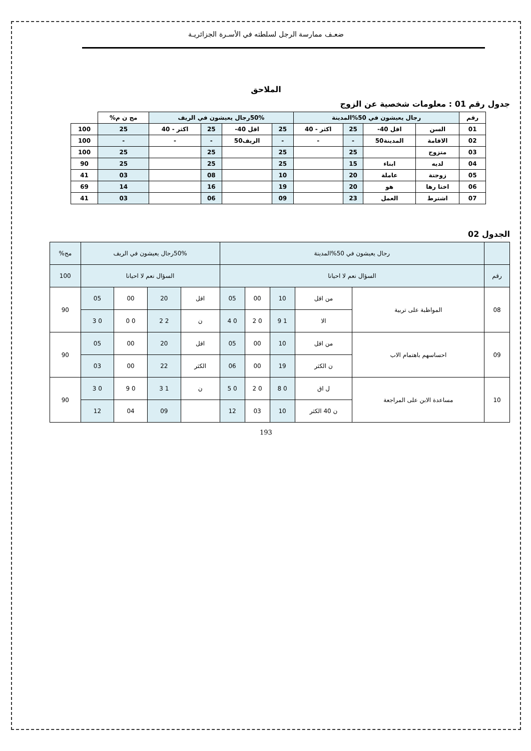ضعـف ممارسة الرجل لسلطته في الأسـرة الجزائريـة
الملاحق
جدول رقم 01 : معلومات شخصية عن الزوج
| رقم | رجال يعيشون في 50%المدينة | | | | 50%رجال يعيشون في الريف | | | | مج ن م% | |
| 01 | السن | اقل 40- | 25 | اكثر - 40 | 25 | اقل 40- | 25 | اكثر - 40 | 25 | 100 |
| 02 | الاقامة | المدينة50 | - | - | - | الريف50 | - | - | - | 100 |
| 03 | متزوج | | 25 | | 25 | | 25 | | 25 | 100 |
| 04 | لديه | ابناء | 15 | | 25 | | 25 | | 25 | 90 |
| 05 | زوجتة | عاملة | 20 | | 10 | | 08 | | 03 | 41 |
| 06 | اختا رها | هو | 20 | | 19 | | 16 | | 14 | 69 |
| 07 | اشترط | العمل | 23 | | 09 | | 06 | | 03 | 41 |
الجدول 02
| | رجال يعيشون في 50%المدينة | | | | | 50%رجال يعيشون في الريف | | | | مج% |
| رقم | السؤال نعم لا احيانا | | | | | السؤال نعم لا احيانا | | | | 100 |
| 08 | المواظبة على تربية | من اقل | 10 | 00 | 05 | اقل | 20 | 00 | 05 | 90 |
| | | الا | 1 9 | 0 2 | 0 4 | ن | 2 2 | 0 0 | 0 3 | |
| 09 | احساسهم باهتمام الاب | من اقل | 10 | 00 | 05 | اقل | 20 | 00 | 05 | 90 |
| | | ن الكثر | 19 | 00 | 06 | الكثر | 22 | 00 | 03 | |
| 10 | مساعدة الابن على المراجعة | ل اق | 0 8 | 0 2 | 0 5 | ن | 1 3 | 0 9 | 0 3 | 90 |
| | | ن 40 الكثر | 10 | 03 | 12 | | 09 | 04 | 12 | |
193